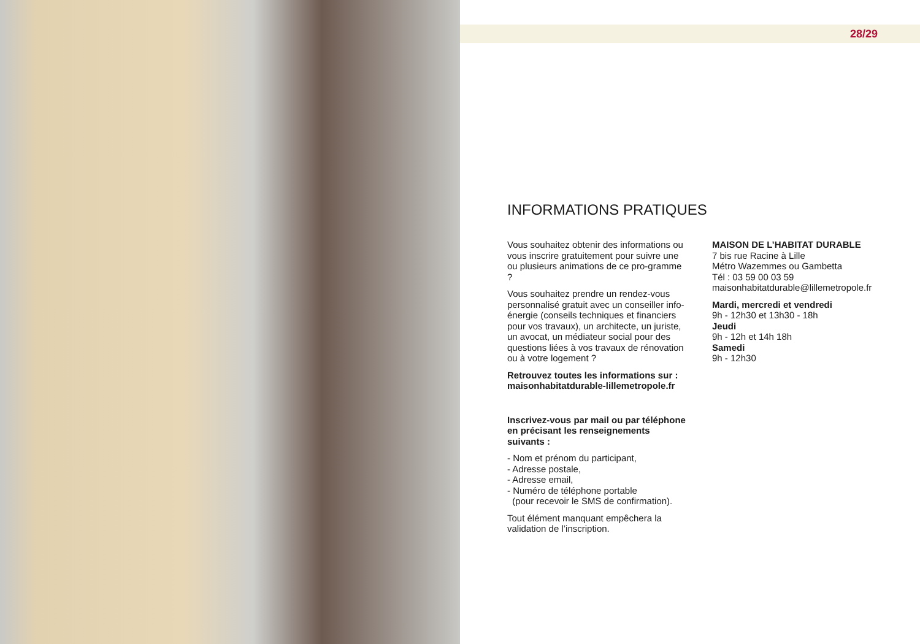28/29
INFORMATIONS PRATIQUES
Vous souhaitez obtenir des informations ou vous inscrire gratuitement pour suivre une ou plusieurs animations de ce pro-gramme ?
Vous souhaitez prendre un rendez-vous personnalisé gratuit avec un conseiller info-énergie (conseils techniques et financiers pour vos travaux), un architecte, un juriste, un avocat, un médiateur social pour des questions liées à vos travaux de rénovation ou à votre logement ?
Retrouvez toutes les informations sur : maisonhabitatdurable-lillemetropole.fr
Inscrivez-vous par mail ou par téléphone en précisant les renseignements suivants :
- Nom et prénom du participant,
- Adresse postale,
- Adresse email,
- Numéro de téléphone portable
(pour recevoir le SMS de confirmation).
Tout élément manquant empêchera la validation de l’inscription.
MAISON DE L’HABITAT DURABLE
7 bis rue Racine à Lille
Métro Wazemmes ou Gambetta
Tél : 03 59 00 03 59
maisonhabitatdurable@lillemetropole.fr
Mardi, mercredi et vendredi
9h - 12h30 et 13h30 - 18h
Jeudi
9h - 12h et 14h 18h
Samedi
9h - 12h30